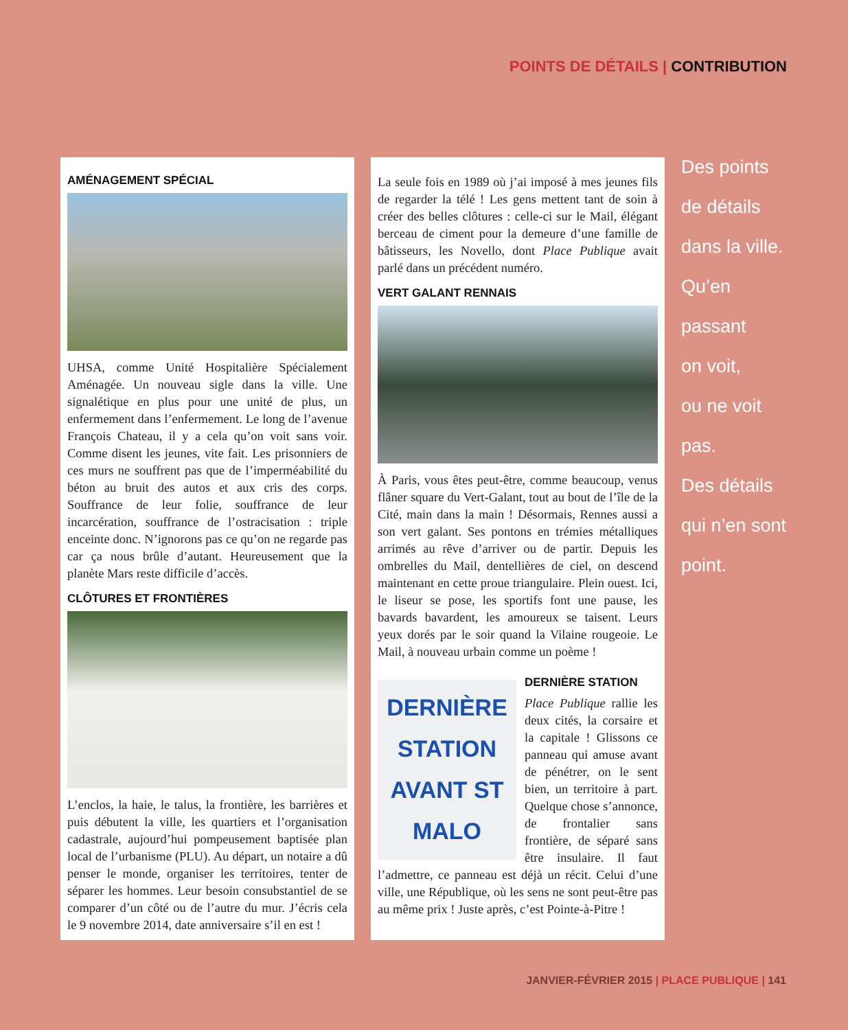POINTS DE DÉTAILS | CONTRIBUTION
AMÉNAGEMENT SPÉCIAL
UHSA, comme Unité Hospitalière Spécialement Aménagée. Un nouveau sigle dans la ville. Une signalétique en plus pour une unité de plus, un enfermement dans l’enfermement. Le long de l’avenue François Chateau, il y a cela qu’on voit sans voir. Comme disent les jeunes, vite fait. Les prisonniers de ces murs ne souffrent pas que de l’imperméabilité du béton au bruit des autos et aux cris des corps. Souffrance de leur folie, souffrance de leur incarcération, souffrance de l’ostracisation : triple enceinte donc. N’ignorons pas ce qu’on ne regarde pas car ça nous brûle d’autant. Heureusement que la planète Mars reste difficile d’accès.
CLÔTURES ET FRONTIÈRES
L’enclos, la haie, le talus, la frontière, les barrières et puis débutent la ville, les quartiers et l’organisation cadastrale, aujourd’hui pompeusement baptisée plan local de l’urbanisme (PLU). Au départ, un notaire a dû penser le monde, organiser les territoires, tenter de séparer les hommes. Leur besoin consubstantiel de se comparer d’un côté ou de l’autre du mur. J’écris cela le 9 novembre 2014, date anniversaire s’il en est !
La seule fois en 1989 où j’ai imposé à mes jeunes fils de regarder la télé ! Les gens mettent tant de soin à créer des belles clôtures : celle-ci sur le Mail, élégant berceau de ciment pour la demeure d’une famille de bâtisseurs, les Novello, dont Place Publique avait parlé dans un précédent numéro.
VERT GALANT RENNAIS
À Paris, vous êtes peut-être, comme beaucoup, venus flâner square du Vert-Galant, tout au bout de l’île de la Cité, main dans la main ! Désormais, Rennes aussi a son vert galant. Ses pontons en trémies métalliques arrimés au rêve d’arriver ou de partir. Depuis les ombrelles du Mail, dentellières de ciel, on descend maintenant en cette proue triangulaire. Plein ouest. Ici, le liseur se pose, les sportifs font une pause, les bavards bavardent, les amoureux se taisent. Leurs yeux dorés par le soir quand la Vilaine rougeoie. Le Mail, à nouveau urbain comme un poème !
DERNIÈRE STATION AVANT ST MALO
DERNIÈRE STATION
Place Publique rallie les deux cités, la corsaire et la capitale ! Glissons ce panneau qui amuse avant de pénétrer, on le sent bien, un territoire à part. Quelque chose s’annonce, de frontalier sans frontière, de séparé sans être insulaire. Il faut l’admettre, ce panneau est déjà un récit. Celui d’une ville, une République, où les sens ne sont peut-être pas au même prix ! Juste après, c’est Pointe-à-Pitre !
Des points
de détails
dans la ville.
Qu’en passant
on voit,
ou ne voit pas.
Des détails
qui n’en sont
point.
JANVIER-FÉVRIER 2015 | PLACE PUBLIQUE | 141